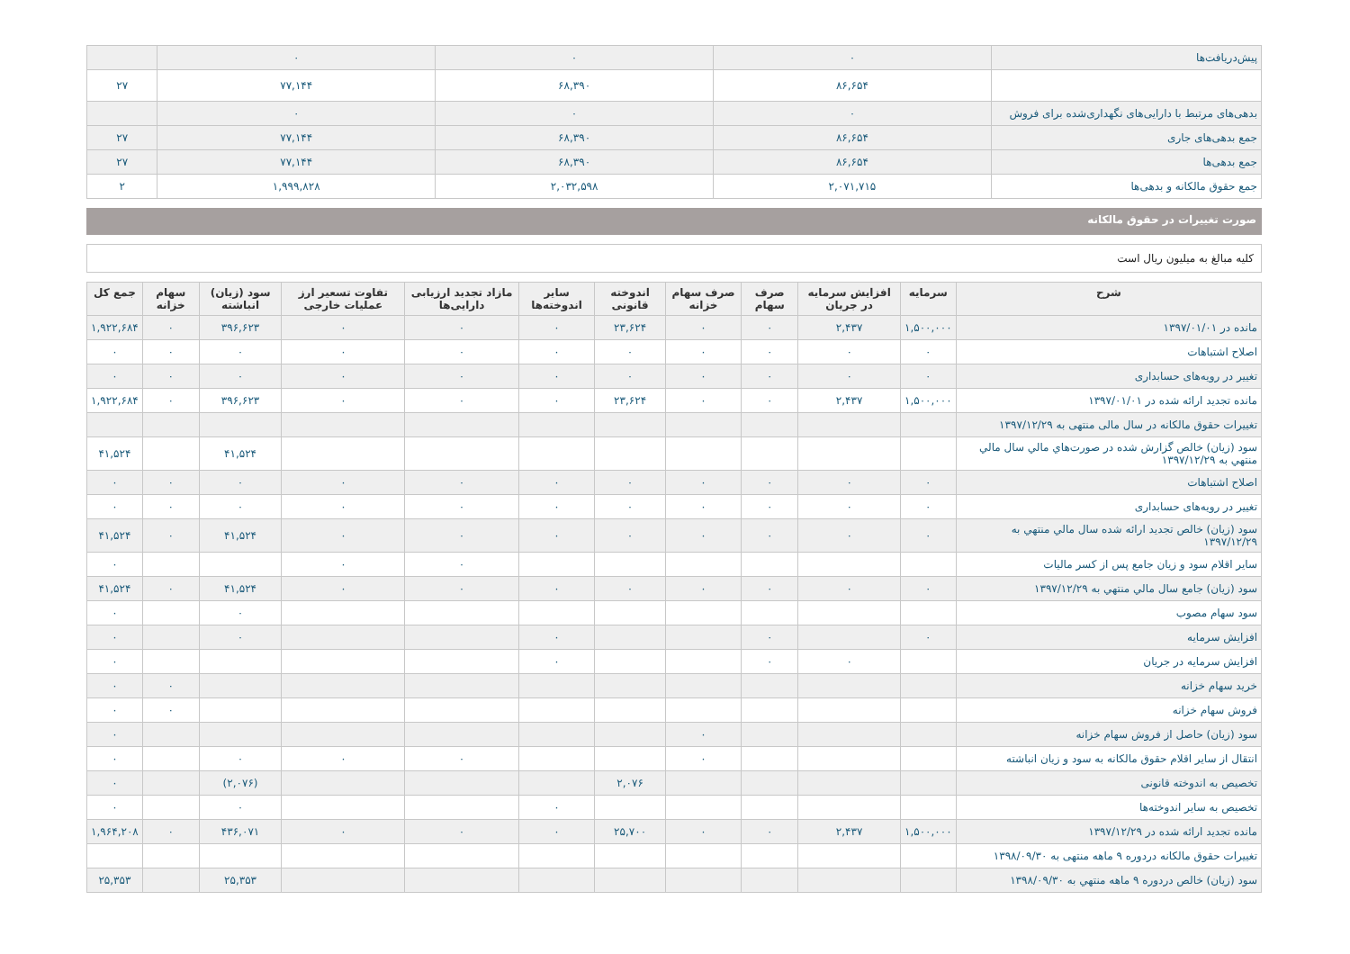| پیش‌دریافت‌ها | ۰ | ۰ | ۰ | |
| | ۸۶,۶۵۴ | ۶۸,۳۹۰ | ۷۷,۱۴۴ | ۲۷ |
| بدهی‌های مرتبط با دارایی‌های نگهداری‌شده برای فروش | ۰ | ۰ | ۰ | |
| جمع بدهی‌های جاری | ۸۶,۶۵۴ | ۶۸,۳۹۰ | ۷۷,۱۴۴ | ۲۷ |
| جمع بدهی‌ها | ۸۶,۶۵۴ | ۶۸,۳۹۰ | ۷۷,۱۴۴ | ۲۷ |
| جمع حقوق مالکانه و بدهی‌ها | ۲,۰۷۱,۷۱۵ | ۲,۰۳۲,۵۹۸ | ۱,۹۹۹,۸۲۸ | ۲ |
صورت تغییرات در حقوق مالکانه
کلیه مبالغ به میلیون ریال است
| شرح | سرمایه | افزایش سرمایه در جریان | صرف سهام | صرف سهام خزانه | اندوخته قانونی | سایر اندوخته‌ها | مازاد تجدید ارزیابی دارایی‌ها | تفاوت تسعیر ارز عملیات خارجی | سود (زیان) انباشته | سهام خزانه | جمع کل |
| --- | --- | --- | --- | --- | --- | --- | --- | --- | --- | --- | --- |
| مانده در ۱۳۹۷/۰۱/۰۱ | ۱,۵۰۰,۰۰۰ | ۲,۴۳۷ | ۰ | ۰ | ۲۳,۶۲۴ | ۰ | ۰ | ۰ | ۳۹۶,۶۲۳ | ۰ | ۱,۹۲۲,۶۸۴ |
| اصلاح اشتباهات | ۰ | ۰ | ۰ | ۰ | ۰ | ۰ | ۰ | ۰ | ۰ | ۰ | ۰ |
| تغيير در رویه‌های حسابداری | ۰ | ۰ | ۰ | ۰ | ۰ | ۰ | ۰ | ۰ | ۰ | ۰ | ۰ |
| مانده تجدید ارائه شده در ۱۳۹۷/۰۱/۰۱ | ۱,۵۰۰,۰۰۰ | ۲,۴۳۷ | ۰ | ۰ | ۲۳,۶۲۴ | ۰ | ۰ | ۰ | ۳۹۶,۶۲۳ | ۰ | ۱,۹۲۲,۶۸۴ |
| تغییرات حقوق مالکانه در سال مالی منتهی به ۱۳۹۷/۱۲/۲۹ | | | | | | | | | | | |
| سود (زیان) خالص گزارش شده در صورت‌هاي مالي سال مالي منتهي به ۱۳۹۷/۱۲/۲۹ | | | | | | | | | ۴۱,۵۲۴ | | ۴۱,۵۲۴ |
| اصلاح اشتباهات | ۰ | ۰ | ۰ | ۰ | ۰ | ۰ | ۰ | ۰ | ۰ | ۰ | ۰ |
| تغيير در رویه‌های حسابداری | ۰ | ۰ | ۰ | ۰ | ۰ | ۰ | ۰ | ۰ | ۰ | ۰ | ۰ |
| سود (زیان) خالص تجدید ارائه شده سال مالي منتهي به ۱۳۹۷/۱۲/۲۹ | ۰ | ۰ | ۰ | ۰ | ۰ | ۰ | ۰ | ۰ | ۴۱,۵۲۴ | ۰ | ۴۱,۵۲۴ |
| سایر اقلام سود و زیان جامع پس از کسر مالیات | | | | | | | ۰ | ۰ | | | ۰ |
| سود (زيان) جامع سال مالي منتهي به ۱۳۹۷/۱۲/۲۹ | ۰ | ۰ | ۰ | ۰ | ۰ | ۰ | ۰ | ۰ | ۴۱,۵۲۴ | ۰ | ۴۱,۵۲۴ |
| سود سهام مصوب | | | | | | | | | ۰ | | ۰ |
| افزایش سرمایه | ۰ | | ۰ | | | ۰ | | | ۰ | | ۰ |
| افزایش سرمایه در جریان | | ۰ | ۰ | | | ۰ | | | | | ۰ |
| خرید سهام خزانه | | | | | | | | | | ۰ | ۰ |
| فروش سهام خزانه | | | | | | | | | | ۰ | ۰ |
| سود (زیان) حاصل از فروش سهام خزانه | | | | ۰ | | | | | | | ۰ |
| انتقال از سایر اقلام حقوق مالکانه به سود و زیان انباشته | | | | ۰ | | | ۰ | ۰ | ۰ | | ۰ |
| تخصیص به اندوخته قانونی | | | | | ۲,۰۷۶ | | | | (۲,۰۷۶) | | ۰ |
| تخصیص به سایر اندوخته‌ها | | | | | | ۰ | | | ۰ | | ۰ |
| مانده تجدید ارائه شده در ۱۳۹۷/۱۲/۲۹ | ۱,۵۰۰,۰۰۰ | ۲,۴۳۷ | ۰ | ۰ | ۲۵,۷۰۰ | ۰ | ۰ | ۰ | ۴۳۶,۰۷۱ | ۰ | ۱,۹۶۴,۲۰۸ |
| تغییرات حقوق مالکانه دردوره ۹ ماهه منتهی به ۱۳۹۸/۰۹/۳۰ | | | | | | | | | | | |
| سود (زيان) خالص دردوره ۹ ماهه منتهي به ۱۳۹۸/۰۹/۳۰ | | | | | | | | | ۲۵,۳۵۳ | | ۲۵,۳۵۳ |